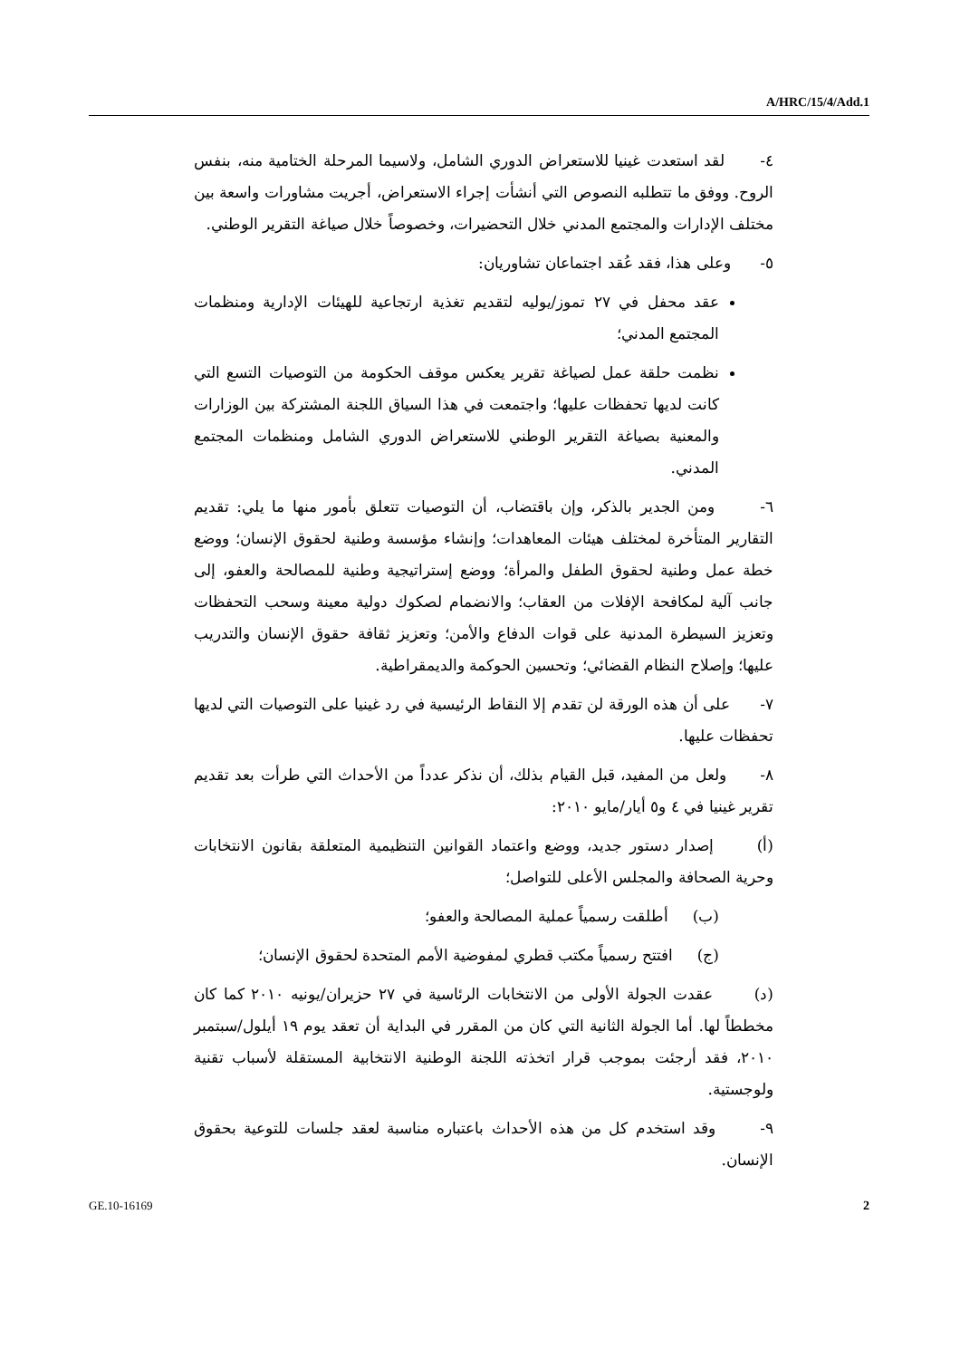A/HRC/15/4/Add.1
٤- لقد استعدت غينيا للاستعراض الدوري الشامل، ولاسيما المرحلة الختامية منه، بنفس الروح. ووفق ما تتطلبه النصوص التي أنشأت إجراء الاستعراض، أجريت مشاورات واسعة بين مختلف الإدارات والمجتمع المدني خلال التحضيرات، وخصوصاً خلال صياغة التقرير الوطني.
٥- وعلى هذا، فقد عُقد اجتماعان تشاوريان:
عقد محفل في ٢٧ تموز/يوليه لتقديم تغذية ارتجاعية للهيئات الإدارية ومنظمات المجتمع المدني؛
نظمت حلقة عمل لصياغة تقرير يعكس موقف الحكومة من التوصيات التسع التي كانت لديها تحفظات عليها؛ واجتمعت في هذا السياق اللجنة المشتركة بين الوزارات والمعنية بصياغة التقرير الوطني للاستعراض الدوري الشامل ومنظمات المجتمع المدني.
٦- ومن الجدير بالذكر، وإن باقتضاب، أن التوصيات تتعلق بأمور منها ما يلي: تقديم التقارير المتأخرة لمختلف هيئات المعاهدات؛ وإنشاء مؤسسة وطنية لحقوق الإنسان؛ ووضع خطة عمل وطنية لحقوق الطفل والمرأة؛ ووضع إستراتيجية وطنية للمصالحة والعفو، إلى جانب آلية لمكافحة الإفلات من العقاب؛ والانضمام لصكوك دولية معينة وسحب التحفظات وتعزيز السيطرة المدنية على قوات الدفاع والأمن؛ وتعزيز ثقافة حقوق الإنسان والتدريب عليها؛ وإصلاح النظام القضائي؛ وتحسين الحوكمة والديمقراطية.
٧- على أن هذه الورقة لن تقدم إلا النقاط الرئيسية في رد غينيا على التوصيات التي لديها تحفظات عليها.
٨- ولعل من المفيد، قبل القيام بذلك، أن نذكر عدداً من الأحداث التي طرأت بعد تقديم تقرير غينيا في ٤ و٥ أيار/مايو ٢٠١٠:
(أ) إصدار دستور جديد، ووضع واعتماد القوانين التنظيمية المتعلقة بقانون الانتخابات وحرية الصحافة والمجلس الأعلى للتواصل؛
(ب) أطلقت رسمياً عملية المصالحة والعفو؛
(ج) افتتح رسمياً مكتب قطري لمفوضية الأمم المتحدة لحقوق الإنسان؛
(د) عقدت الجولة الأولى من الانتخابات الرئاسية في ٢٧ حزيران/يونيه ٢٠١٠ كما كان مخططاً لها. أما الجولة الثانية التي كان من المقرر في البداية أن تعقد يوم ١٩ أيلول/سبتمبر ٢٠١٠، فقد أرجئت بموجب قرار اتخذته اللجنة الوطنية الانتخابية المستقلة لأسباب تقنية ولوجستية.
٩- وقد استخدم كل من هذه الأحداث باعتباره مناسبة لعقد جلسات للتوعية بحقوق الإنسان.
GE.10-16169 2